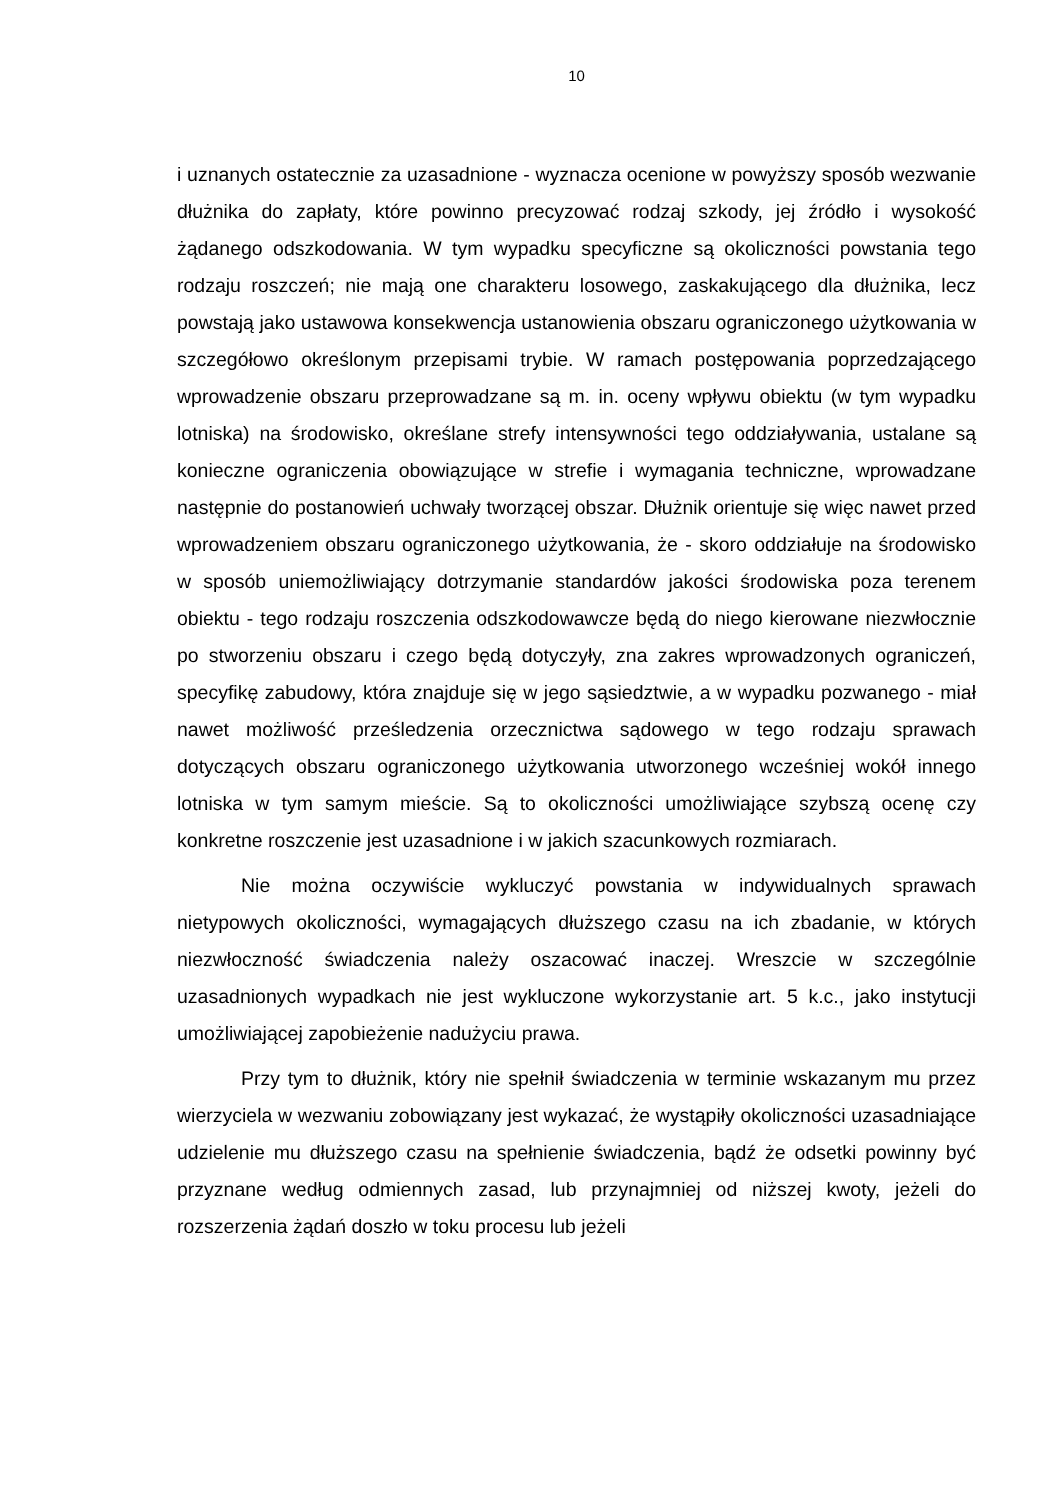10
i uznanych ostatecznie za uzasadnione - wyznacza ocenione w powyższy sposób wezwanie dłużnika do zapłaty, które powinno precyzować rodzaj szkody, jej źródło i wysokość żądanego odszkodowania. W tym wypadku specyficzne są okoliczności powstania tego rodzaju roszczeń; nie mają one charakteru losowego, zaskakującego dla dłużnika, lecz powstają jako ustawowa konsekwencja ustanowienia obszaru ograniczonego użytkowania w szczegółowo określonym przepisami trybie. W ramach postępowania poprzedzającego wprowadzenie obszaru przeprowadzane są m. in. oceny wpływu obiektu (w tym wypadku lotniska) na środowisko, określane strefy intensywności tego oddziaływania, ustalane są konieczne ograniczenia obowiązujące w strefie i wymagania techniczne, wprowadzane następnie do postanowień uchwały tworzącej obszar. Dłużnik orientuje się więc nawet przed wprowadzeniem obszaru ograniczonego użytkowania, że - skoro oddziałuje na środowisko w sposób uniemożliwiający dotrzymanie standardów jakości środowiska poza terenem obiektu - tego rodzaju roszczenia odszkodowawcze będą do niego kierowane niezwłocznie po stworzeniu obszaru i czego będą dotyczyły, zna zakres wprowadzonych ograniczeń, specyfikę zabudowy, która znajduje się w jego sąsiedztwie, a w wypadku pozwanego - miał nawet możliwość prześledzenia orzecznictwa sądowego w tego rodzaju sprawach dotyczących obszaru ograniczonego użytkowania utworzonego wcześniej wokół innego lotniska w tym samym mieście. Są to okoliczności umożliwiające szybszą ocenę czy konkretne roszczenie jest uzasadnione i w jakich szacunkowych rozmiarach.
Nie można oczywiście wykluczyć powstania w indywidualnych sprawach nietypowych okoliczności, wymagających dłuższego czasu na ich zbadanie, w których niezwłoczność świadczenia należy oszacować inaczej. Wreszcie w szczególnie uzasadnionych wypadkach nie jest wykluczone wykorzystanie art. 5 k.c., jako instytucji umożliwiającej zapobieżenie nadużyciu prawa.
Przy tym to dłużnik, który nie spełnił świadczenia w terminie wskazanym mu przez wierzyciela w wezwaniu zobowiązany jest wykazać, że wystąpiły okoliczności uzasadniające udzielenie mu dłuższego czasu na spełnienie świadczenia, bądź że odsetki powinny być przyznane według odmiennych zasad, lub przynajmniej od niższej kwoty, jeżeli do rozszerzenia żądań doszło w toku procesu lub jeżeli